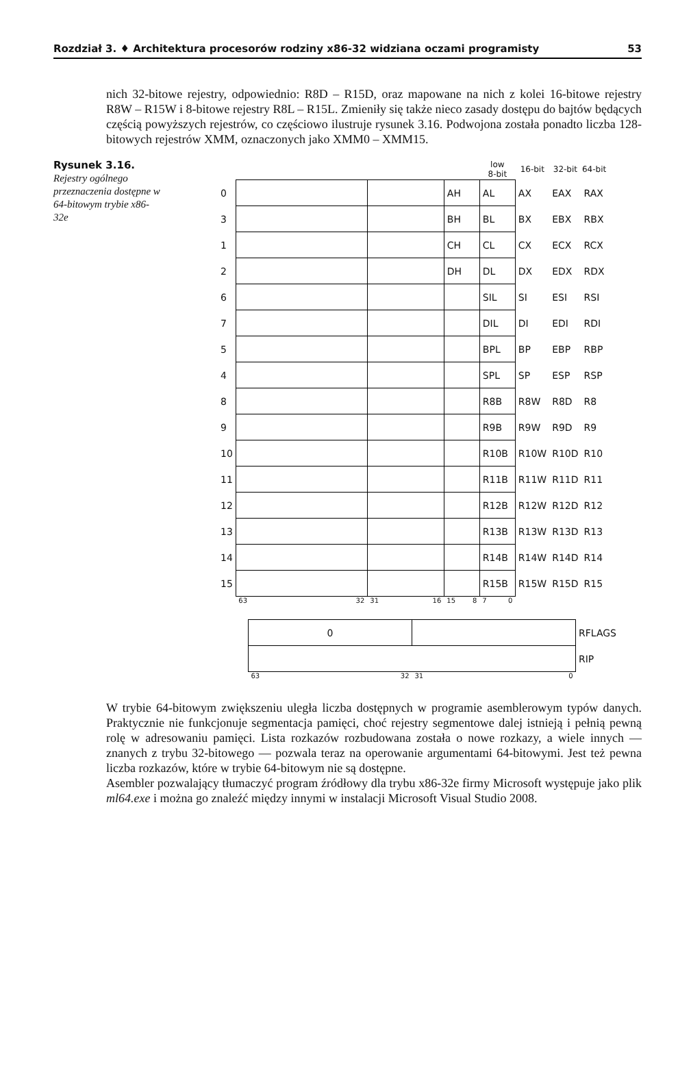Rozdział 3. ♦ Architektura procesorów rodziny x86-32 widziana oczami programisty 53
nich 32-bitowe rejestry, odpowiednio: R8D – R15D, oraz mapowane na nich z kolei 16-bitowe rejestry R8W – R15W i 8-bitowe rejestry R8L – R15L. Zmieniły się także nieco zasady dostępu do bajtów będących częścią powyższych rejestrów, co częściowo ilustruje rysunek 3.16. Podwojona została ponadto liczba 128-bitowych rejestrów XMM, oznaczonych jako XMM0 – XMM15.
Rysunek 3.16.
Rejestry ogólnego przeznaczenia dostępne w 64-bitowym trybie x86-32e
| | | | | low 8-bit | 16-bit | 32-bit | 64-bit |
| --- | --- | --- | --- | --- | --- | --- | --- |
| 0 | | | AH | AL | AX | EAX | RAX |
| 3 | | | BH | BL | BX | EBX | RBX |
| 1 | | | CH | CL | CX | ECX | RCX |
| 2 | | | DH | DL | DX | EDX | RDX |
| 6 | | | | SIL | SI | ESI | RSI |
| 7 | | | | DIL | DI | EDI | RDI |
| 5 | | | | BPL | BP | EBP | RBP |
| 4 | | | | SPL | SP | ESP | RSP |
| 8 | | | | R8B | R8W | R8D | R8 |
| 9 | | | | R9B | R9W | R9D | R9 |
| 10 | | | | R10B | R10W | R10D | R10 |
| 11 | | | | R11B | R11W | R11D | R11 |
| 12 | | | | R12B | R12W | R12D | R12 |
| 13 | | | | R13B | R13W | R13D | R13 |
| 14 | | | | R14B | R14W | R14D | R14 |
| 15 | | | | R15B | R15W | R15D | R15 |
| | 63 32 | 31 16 | 15 8 | 7 0 | | | |
| 0 | | RFLAGS |
| | | RIP |
| 63 32 | 31 0 | |
W trybie 64-bitowym zwiększeniu uległa liczba dostępnych w programie asemblerowym typów danych. Praktycznie nie funkcjonuje segmentacja pamięci, choć rejestry segmentowe dalej istnieją i pełnią pewną rolę w adresowaniu pamięci. Lista rozkazów rozbudowana została o nowe rozkazy, a wiele innych — znanych z trybu 32-bitowego — pozwala teraz na operowanie argumentami 64-bitowymi. Jest też pewna liczba rozkazów, które w trybie 64-bitowym nie są dostępne.
Asembler pozwalający tłumaczyć program źródłowy dla trybu x86-32e firmy Microsoft występuje jako plik ml64.exe i można go znaleźć między innymi w instalacji Microsoft Visual Studio 2008.